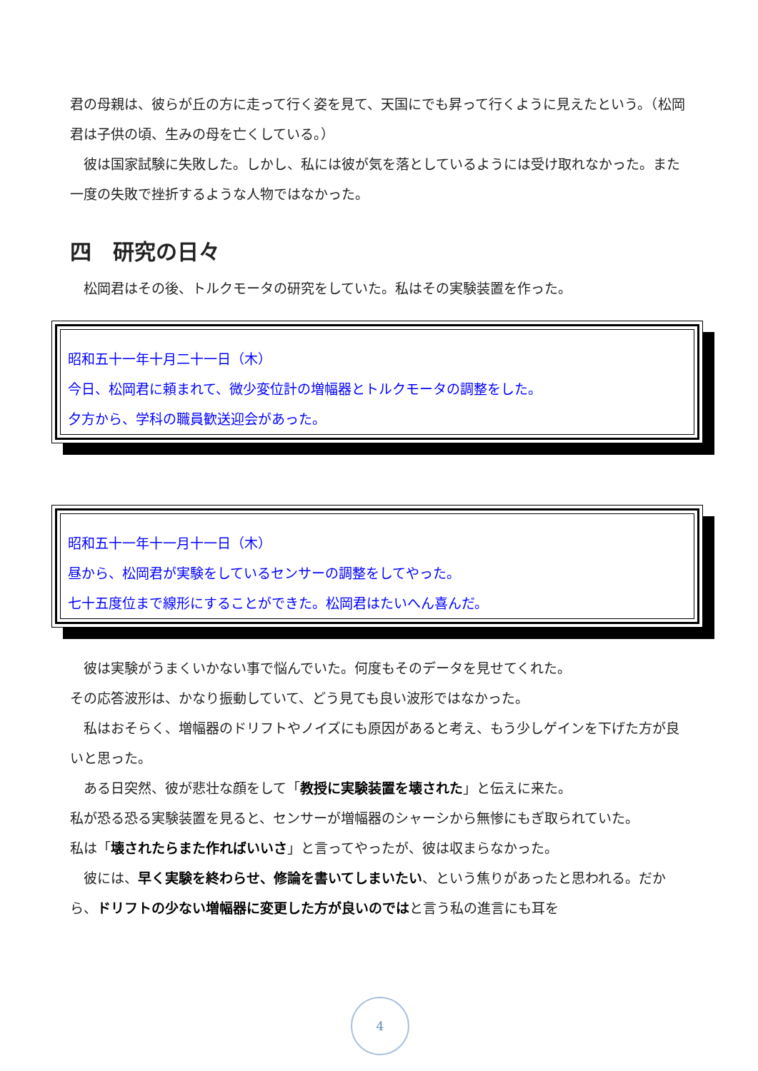君の母親は、彼らが丘の方に走って行く姿を見て、天国にでも昇って行くように見えたという。（松岡君は子供の頃、生みの母を亡くしている。）
　彼は国家試験に失敗した。しかし、私には彼が気を落としているようには受け取れなかった。また一度の失敗で挫折するような人物ではなかった。
四　研究の日々
　松岡君はその後、トルクモータの研究をしていた。私はその実験装置を作った。
昭和五十一年十月二十一日（木）
今日、松岡君に頼まれて、微少変位計の増幅器とトルクモータの調整をした。
夕方から、学科の職員歓送迎会があった。
昭和五十一年十一月十一日（木）
昼から、松岡君が実験をしているセンサーの調整をしてやった。
七十五度位まで線形にすることができた。松岡君はたいへん喜んだ。
　彼は実験がうまくいかない事で悩んでいた。何度もそのデータを見せてくれた。
その応答波形は、かなり振動していて、どう見ても良い波形ではなかった。
　私はおそらく、増幅器のドリフトやノイズにも原因があると考え、もう少しゲインを下げた方が良いと思った。
　ある日突然、彼が悲壮な顔をして「教授に実験装置を壊された」と伝えに来た。
私が恐る恐る実験装置を見ると、センサーが増幅器のシャーシから無惨にもぎ取られていた。
私は「壊されたらまた作ればいいさ」と言ってやったが、彼は収まらなかった。
　彼には、早く実験を終わらせ、修論を書いてしまいたい、という焦りがあったと思われる。だから、ドリフトの少ない増幅器に変更した方が良いのではと言う私の進言にも耳を
4